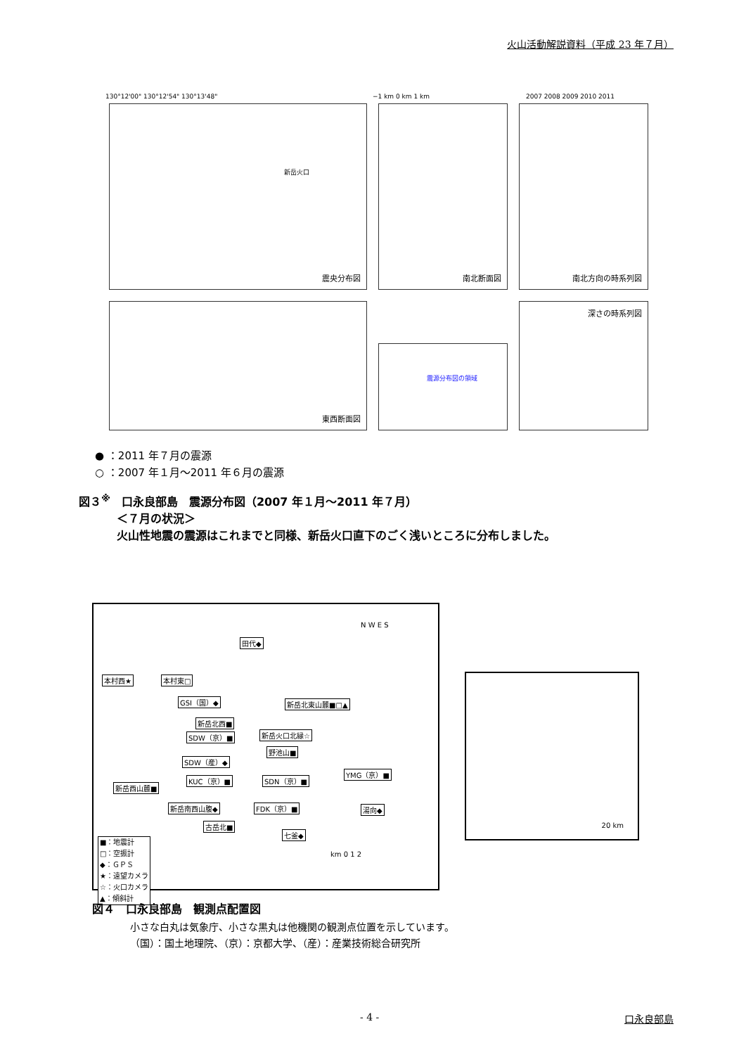火山活動解説資料（平成 23 年７月）
130°12'00" 130°12'54" 130°13'48"
−1 km 0 km 1 km 2007 2008 2009 2010 2011
震央分布図
新岳火口
南北断面図 南北方向の時系列図
東西断面図
震源分布図の領域
深さの時系列図
● ：2011 年７月の震源
○ ：2007 年１月～2011 年６月の震源
図３<sup>※</sup>　口永良部島　震源分布図（2007 年１月～2011 年７月）
＜７月の状況＞
火山性地震の震源はこれまでと同様、新岳火口直下のごく浅いところに分布しました。
田代◆
本村西★ 本村東□
GSI（国）◆ 新岳北東山麓■□▲
新岳北西■
新岳火口北縁☆ SDW（京）■
野池山■
SDW（産）◆
KUC（京）■ SDN（京）■
YMG（京）■
新岳西山麓■
新岳南西山腹◆ FDK（京）■ 湯向◆
古岳北■
七釜◆
■：地震計
□：空振計
◆：ＧＰＳ
★：遠望カメラ
☆：火口カメラ
▲：傾斜計
N W E S
km 0 1 2
20 km
図４　口永良部島　観測点配置図
小さな白丸は気象庁、小さな黒丸は他機関の観測点位置を示しています。
（国）：国土地理院、（京）：京都大学、（産）：産業技術総合研究所
- 4 - 口永良部島